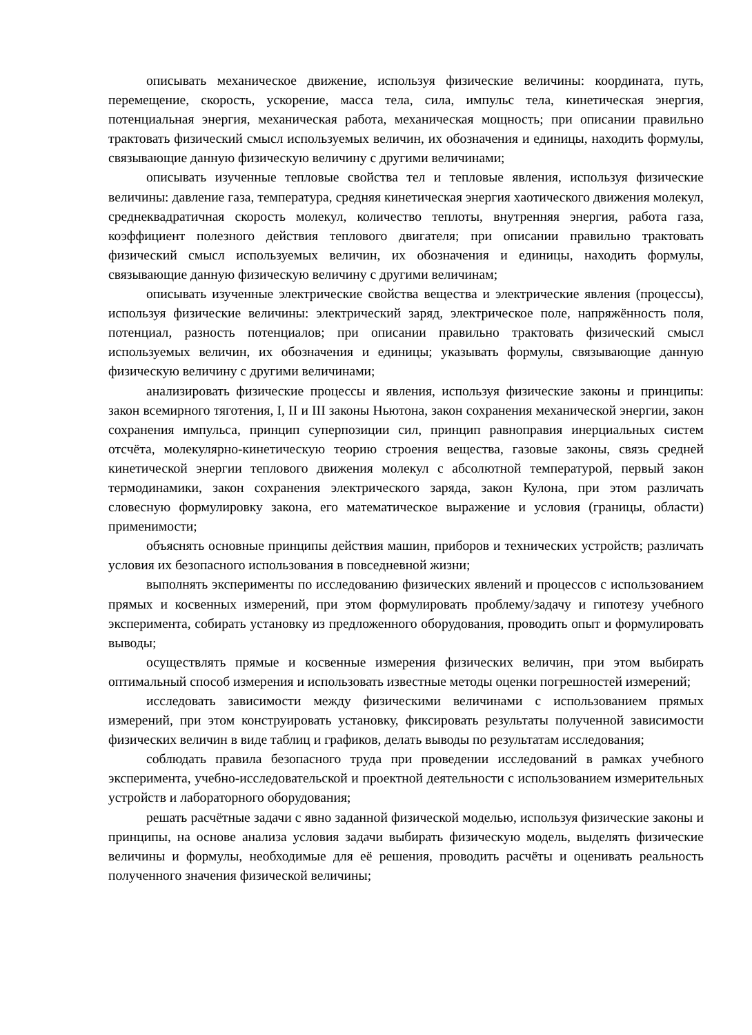описывать механическое движение, используя физические величины: координата, путь, перемещение, скорость, ускорение, масса тела, сила, импульс тела, кинетическая энергия, потенциальная энергия, механическая работа, механическая мощность; при описании правильно трактовать физический смысл используемых величин, их обозначения и единицы, находить формулы, связывающие данную физическую величину с другими величинами;
описывать изученные тепловые свойства тел и тепловые явления, используя физические величины: давление газа, температура, средняя кинетическая энергия хаотического движения молекул, среднеквадратичная скорость молекул, количество теплоты, внутренняя энергия, работа газа, коэффициент полезного действия теплового двигателя; при описании правильно трактовать физический смысл используемых величин, их обозначения и единицы, находить формулы, связывающие данную физическую величину с другими величинам;
описывать изученные электрические свойства вещества и электрические явления (процессы), используя физические величины: электрический заряд, электрическое поле, напряжённость поля, потенциал, разность потенциалов; при описании правильно трактовать физический смысл используемых величин, их обозначения и единицы; указывать формулы, связывающие данную физическую величину с другими величинами;
анализировать физические процессы и явления, используя физические законы и принципы: закон всемирного тяготения, I, II и III законы Ньютона, закон сохранения механической энергии, закон сохранения импульса, принцип суперпозиции сил, принцип равноправия инерциальных систем отсчёта, молекулярно-кинетическую теорию строения вещества, газовые законы, связь средней кинетической энергии теплового движения молекул с абсолютной температурой, первый закон термодинамики, закон сохранения электрического заряда, закон Кулона, при этом различать словесную формулировку закона, его математическое выражение и условия (границы, области) применимости;
объяснять основные принципы действия машин, приборов и технических устройств; различать условия их безопасного использования в повседневной жизни;
выполнять эксперименты по исследованию физических явлений и процессов с использованием прямых и косвенных измерений, при этом формулировать проблему/задачу и гипотезу учебного эксперимента, собирать установку из предложенного оборудования, проводить опыт и формулировать выводы;
осуществлять прямые и косвенные измерения физических величин, при этом выбирать оптимальный способ измерения и использовать известные методы оценки погрешностей измерений;
исследовать зависимости между физическими величинами с использованием прямых измерений, при этом конструировать установку, фиксировать результаты полученной зависимости физических величин в виде таблиц и графиков, делать выводы по результатам исследования;
соблюдать правила безопасного труда при проведении исследований в рамках учебного эксперимента, учебно-исследовательской и проектной деятельности с использованием измерительных устройств и лабораторного оборудования;
решать расчётные задачи с явно заданной физической моделью, используя физические законы и принципы, на основе анализа условия задачи выбирать физическую модель, выделять физические величины и формулы, необходимые для её решения, проводить расчёты и оценивать реальность полученного значения физической величины;